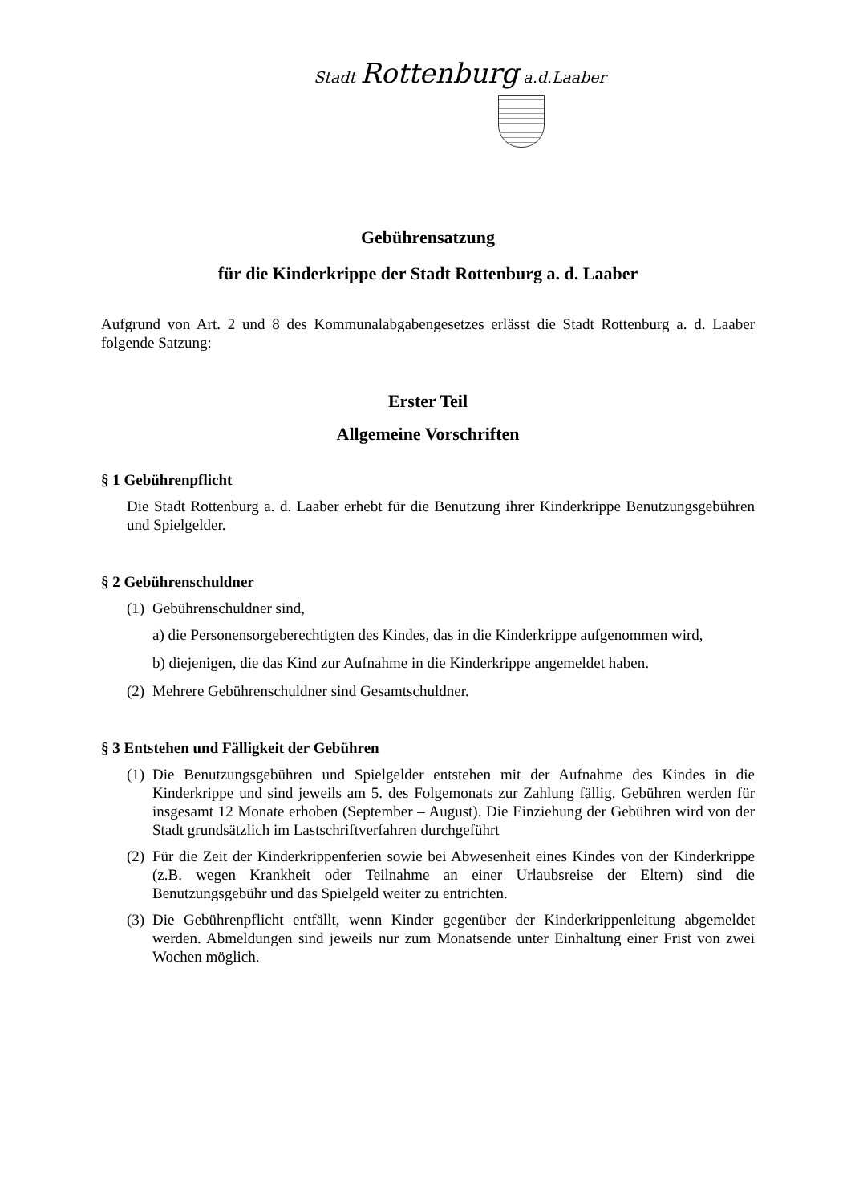Stadt Rottenburg a.d.Laaber
Gebührensatzung
für die Kinderkrippe der Stadt Rottenburg a. d. Laaber
Aufgrund von Art. 2 und 8 des Kommunalabgabengesetzes erlässt die Stadt Rottenburg a. d. Laaber folgende Satzung:
Erster Teil
Allgemeine Vorschriften
§ 1 Gebührenpflicht
Die Stadt Rottenburg a. d. Laaber erhebt für die Benutzung ihrer Kinderkrippe Benutzungsgebühren und Spielgelder.
§ 2 Gebührenschuldner
(1) Gebührenschuldner sind,
a) die Personensorgeberechtigten des Kindes, das in die Kinderkrippe aufgenommen wird,
b) diejenigen, die das Kind zur Aufnahme in die Kinderkrippe angemeldet haben.
(2) Mehrere Gebührenschuldner sind Gesamtschuldner.
§ 3 Entstehen und Fälligkeit der Gebühren
(1)
Die Benutzungsgebühren und Spielgelder entstehen mit der Aufnahme des Kindes in die Kinderkrippe und sind jeweils am 5. des Folgemonats zur Zahlung fällig. Gebühren werden für insgesamt 12 Monate erhoben (September – August). Die Einziehung der Gebühren wird von der Stadt grundsätzlich im Lastschriftverfahren durchgeführt
(2)
Für die Zeit der Kinderkrippenferien sowie bei Abwesenheit eines Kindes von der Kinderkrippe (z.B. wegen Krankheit oder Teilnahme an einer Urlaubsreise der Eltern) sind die Benutzungsgebühr und das Spielgeld weiter zu entrichten.
(3)
Die Gebührenpflicht entfällt, wenn Kinder gegenüber der Kinderkrippenleitung abgemeldet werden. Abmeldungen sind jeweils nur zum Monatsende unter Einhaltung einer Frist von zwei Wochen möglich.